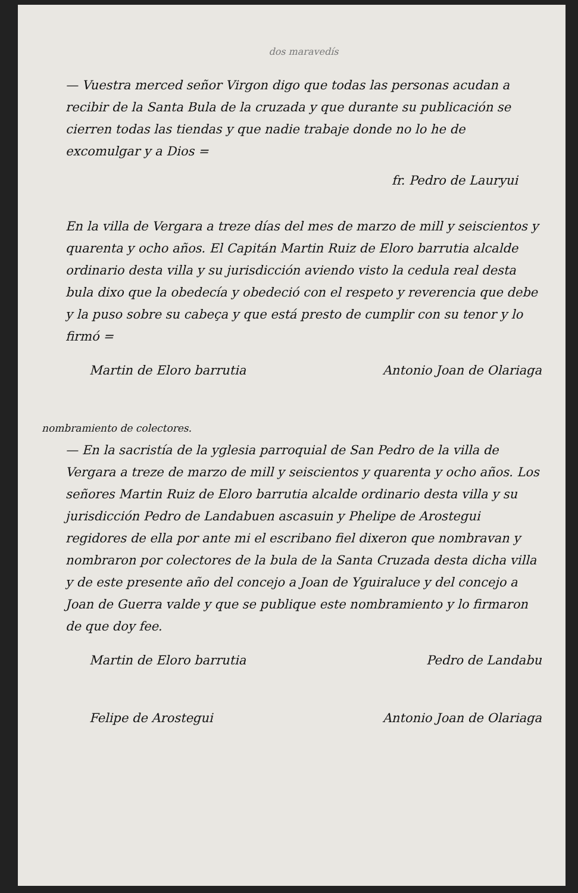dos maravedís
— Vuestra merced señor Virgon digo que todas las personas acudan a recibir de la Santa Bula de la cruzada y que durante su publicación se cierren todas las tiendas y que nadie trabaje donde no lo he de excomulgar y a Dios =
fr. Pedro de Lauryui
En la villa de Vergara a treze días del mes de marzo de mill y seiscientos y quarenta y ocho años. El Capitán Martin Ruiz de Eloro barrutia alcalde ordinario desta villa y su jurisdicción aviendo visto la cedula real desta bula dixo que la obedecía y obedeció con el respeto y reverencia que debe y la puso sobre su cabeça y que está presto de cumplir con su tenor y lo firmó =
Martin de Eloro barrutia Antonio Joan de Olariaga
nombramiento de colectores.
— En la sacristía de la yglesia parroquial de San Pedro de la villa de Vergara a treze de marzo de mill y seiscientos y quarenta y ocho años. Los señores Martin Ruiz de Eloro barrutia alcalde ordinario desta villa y su jurisdicción Pedro de Landabuen ascasuin y Phelipe de Arostegui regidores de ella por ante mi el escribano fiel dixeron que nombravan y nombraron por colectores de la bula de la Santa Cruzada desta dicha villa y de este presente año del concejo a Joan de Yguiraluce y del concejo a Joan de Guerra valde y que se publique este nombramiento y lo firmaron de que doy fee.
Martin de Eloro barrutia Pedro de Landabu
Felipe de Arostegui Antonio Joan de Olariaga